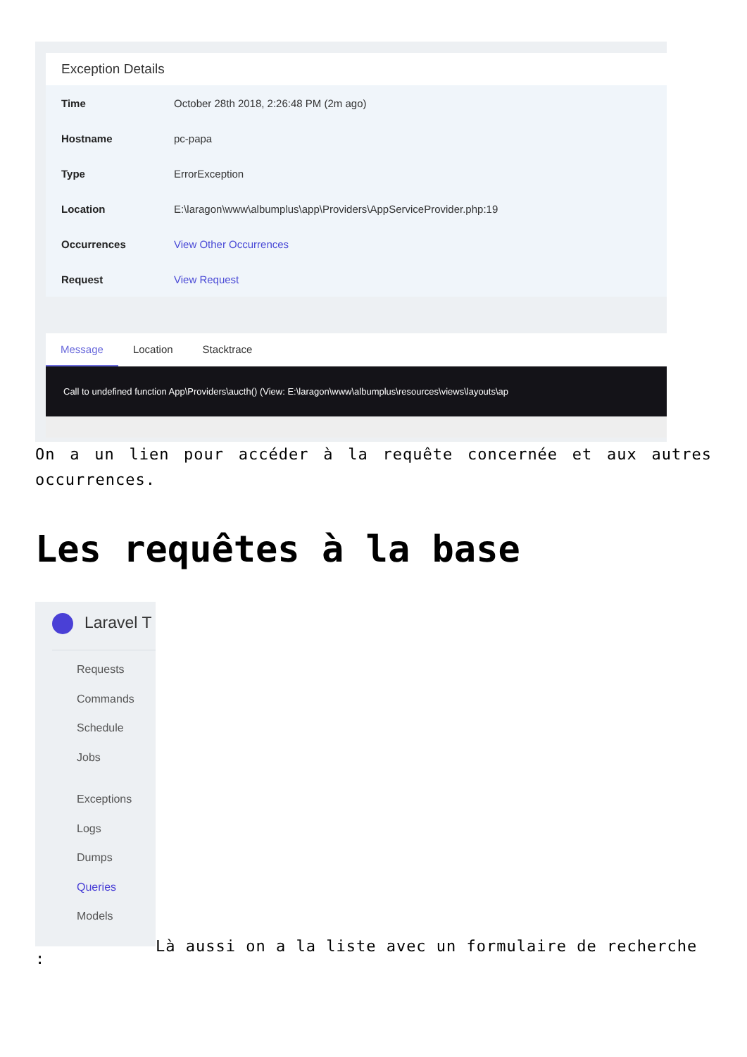Exception Details
| Time | October 28th 2018, 2:26:48 PM (2m ago) |
| Hostname | pc-papa |
| Type | ErrorException |
| Location | E:\laragon\www\albumplus\app\Providers\AppServiceProvider.php:19 |
| Occurrences | View Other Occurrences |
| Request | View Request |
Message Location Stacktrace
Call to undefined function App\Providers\aucth() (View: E:\laragon\www\albumplus\resources\views\layouts\ap
On a un lien pour accéder à la requête concernée et aux autres occurrences.
Les requêtes à la base
Laravel T
Requests
Commands
Schedule
Jobs
Exceptions
Logs
Dumps
Queries
Models
Là aussi on a la liste avec un formulaire de recherche
: